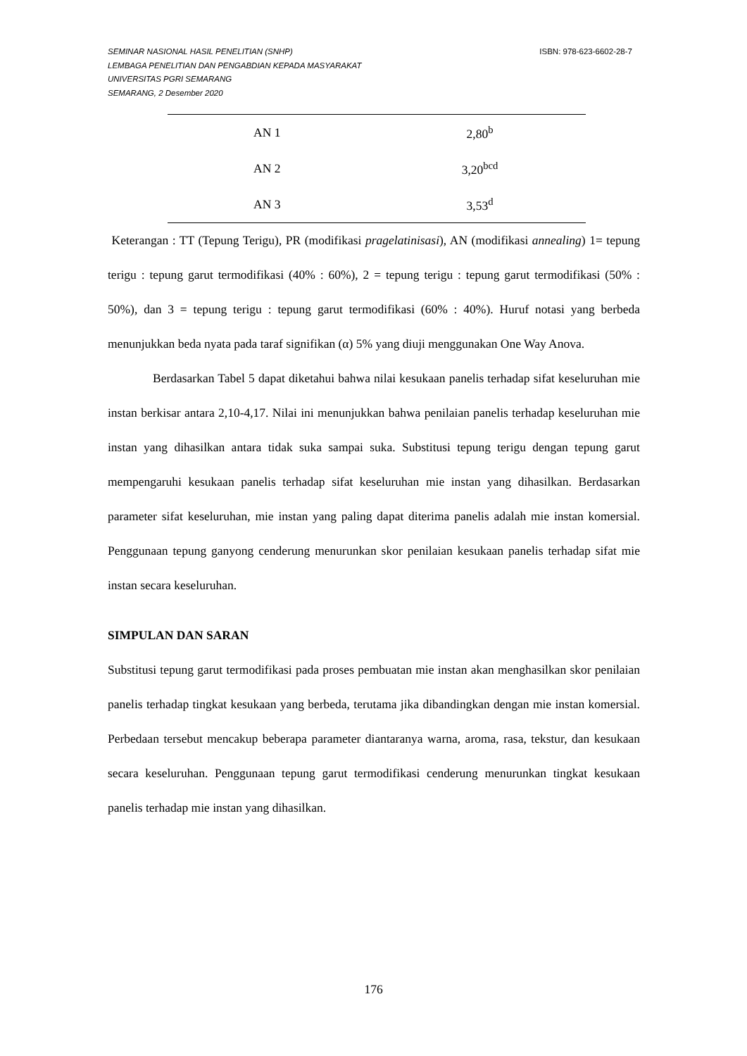ISBN: 978-623-6602-28-7 SEMINAR NASIONAL HASIL PENELITIAN (SNHP)
LEMBAGA PENELITIAN DAN PENGABDIAN KEPADA MASYARAKAT
UNIVERSITAS PGRI SEMARANG
SEMARANG, 2 Desember 2020
| AN 1 | 2,80<sup>b</sup> |
| AN 2 | 3,20<sup>bcd</sup> |
| AN 3 | 3,53<sup>d</sup> |
Keterangan : TT (Tepung Terigu), PR (modifikasi pragelatinisasi), AN (modifikasi annealing) 1= tepung terigu : tepung garut termodifikasi (40% : 60%), 2 = tepung terigu : tepung garut termodifikasi (50% : 50%), dan 3 = tepung terigu : tepung garut termodifikasi (60% : 40%). Huruf notasi yang berbeda menunjukkan beda nyata pada taraf signifikan (α) 5% yang diuji menggunakan One Way Anova.
Berdasarkan Tabel 5 dapat diketahui bahwa nilai kesukaan panelis terhadap sifat keseluruhan mie instan berkisar antara 2,10-4,17. Nilai ini menunjukkan bahwa penilaian panelis terhadap keseluruhan mie instan yang dihasilkan antara tidak suka sampai suka. Substitusi tepung terigu dengan tepung garut mempengaruhi kesukaan panelis terhadap sifat keseluruhan mie instan yang dihasilkan. Berdasarkan parameter sifat keseluruhan, mie instan yang paling dapat diterima panelis adalah mie instan komersial. Penggunaan tepung ganyong cenderung menurunkan skor penilaian kesukaan panelis terhadap sifat mie instan secara keseluruhan.
SIMPULAN DAN SARAN
Substitusi tepung garut termodifikasi pada proses pembuatan mie instan akan menghasilkan skor penilaian panelis terhadap tingkat kesukaan yang berbeda, terutama jika dibandingkan dengan mie instan komersial. Perbedaan tersebut mencakup beberapa parameter diantaranya warna, aroma, rasa, tekstur, dan kesukaan secara keseluruhan. Penggunaan tepung garut termodifikasi cenderung menurunkan tingkat kesukaan panelis terhadap mie instan yang dihasilkan.
176